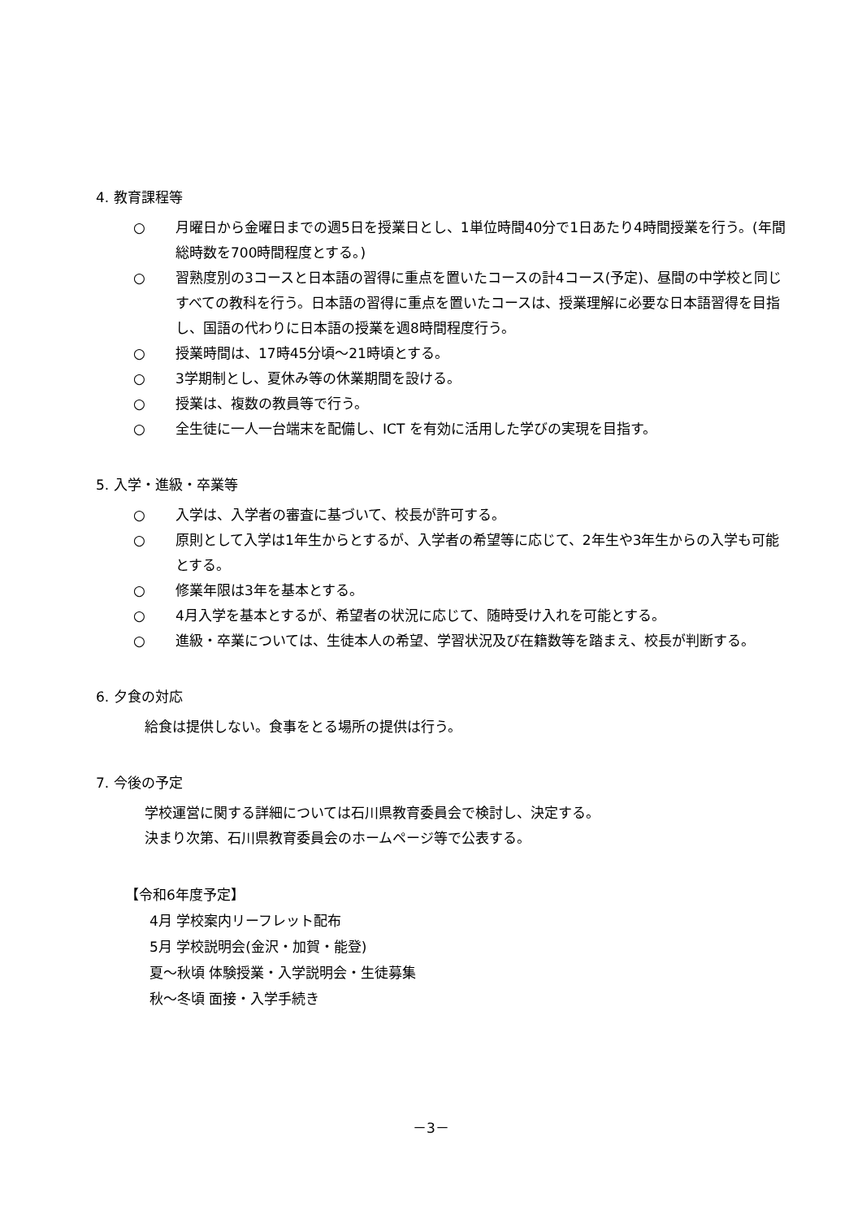4. 教育課程等
○ 月曜日から金曜日までの週5日を授業日とし、1単位時間40分で1日あたり4時間授業を行う。(年間総時数を700時間程度とする。)
○ 習熟度別の3コースと日本語の習得に重点を置いたコースの計4コース(予定)、昼間の中学校と同じすべての教科を行う。日本語の習得に重点を置いたコースは、授業理解に必要な日本語習得を目指し、国語の代わりに日本語の授業を週8時間程度行う。
○ 授業時間は、17時45分頃～21時頃とする。
○ 3学期制とし、夏休み等の休業期間を設ける。
○ 授業は、複数の教員等で行う。
○ 全生徒に一人一台端末を配備し、ICT を有効に活用した学びの実現を目指す。
5. 入学・進級・卒業等
○ 入学は、入学者の審査に基づいて、校長が許可する。
○ 原則として入学は1年生からとするが、入学者の希望等に応じて、2年生や3年生からの入学も可能とする。
○ 修業年限は3年を基本とする。
○ 4月入学を基本とするが、希望者の状況に応じて、随時受け入れを可能とする。
○ 進級・卒業については、生徒本人の希望、学習状況及び在籍数等を踏まえ、校長が判断する。
6. 夕食の対応
給食は提供しない。食事をとる場所の提供は行う。
7. 今後の予定
学校運営に関する詳細については石川県教育委員会で検討し、決定する。
決まり次第、石川県教育委員会のホームページ等で公表する。
【令和6年度予定】
4月 学校案内リーフレット配布
5月 学校説明会(金沢・加賀・能登)
夏～秋頃 体験授業・入学説明会・生徒募集
秋～冬頃 面接・入学手続き
－3－